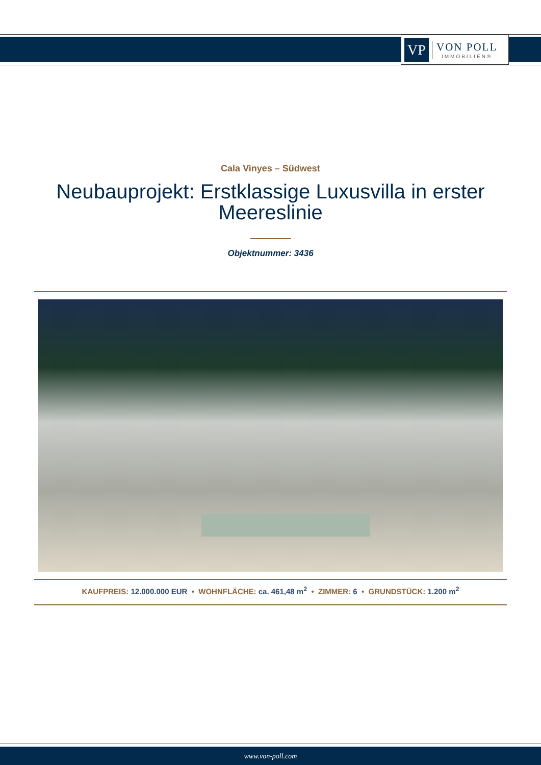VP
VON POLL
IMMOBILIEN®
Cala Vinyes – Südwest
Neubauprojekt: Erstklassige Luxusvilla in erster Meereslinie
Objektnummer: 3436
KAUFPREIS: 12.000.000 EUR • WOHNFLÄCHE: ca. 461,48 m<sup>2</sup> • ZIMMER: 6 • GRUNDSTÜCK: 1.200 m<sup>2</sup>
www.von-poll.com